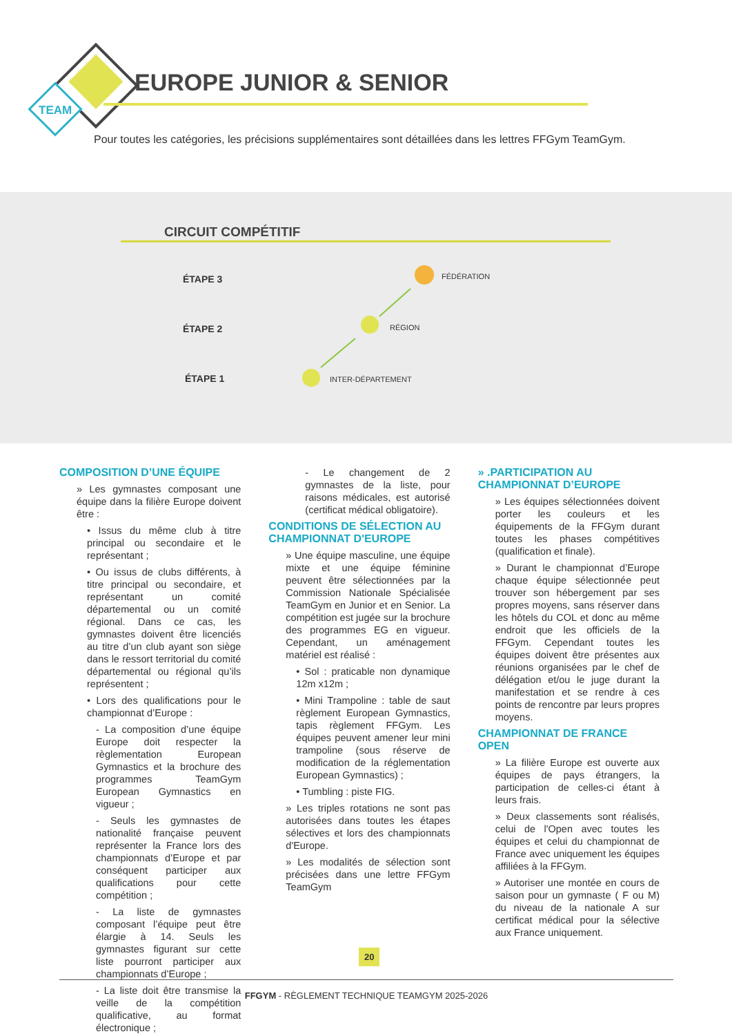TEAM
EUROPE JUNIOR & SENIOR
Pour toutes les catégories, les précisions supplémentaires sont détaillées dans les lettres FFGym TeamGym.
CIRCUIT COMPÉTITIF
ÉTAPE 3
ÉTAPE 2
ÉTAPE 1
FÉDÉRATION
RÉGION
INTER-DÉPARTEMENT
COMPOSITION D’UNE ÉQUIPE
» Les gymnastes composant une équipe dans la filière Europe doivent être :
• Issus du même club à titre principal ou secondaire et le représentant ;
• Ou issus de clubs différents, à titre principal ou secondaire, et représentant un comité départemental ou un comité régional. Dans ce cas, les gymnastes doivent être licenciés au titre d’un club ayant son siège dans le ressort territorial du comité départemental ou régional qu’ils représentent ;
• Lors des qualifications pour le championnat d’Europe :
- La composition d’une équipe Europe doit respecter la règlementation European Gymnastics et la brochure des programmes TeamGym European Gymnastics en vigueur ;
- Seuls les gymnastes de nationalité française peuvent représenter la France lors des championnats d’Europe et par conséquent participer aux qualifications pour cette compétition ;
- La liste de gymnastes composant l’équipe peut être élargie à 14. Seuls les gymnastes figurant sur cette liste pourront participer aux championnats d’Europe ;
- La liste doit être transmise la veille de la compétition qualificative, au format électronique ;
- Le changement de 2 gymnastes de la liste, pour raisons médicales, est autorisé (certificat médical obligatoire).
CONDITIONS DE SÉLECTION AU CHAMPIONNAT D'EUROPE
» Une équipe masculine, une équipe mixte et une équipe féminine peuvent être sélectionnées par la Commission Nationale Spécialisée TeamGym en Junior et en Senior. La compétition est jugée sur la brochure des programmes EG en vigueur. Cependant, un aménagement matériel est réalisé :
• Sol : praticable non dynamique 12m x12m ;
• Mini Trampoline : table de saut règlement European Gymnastics, tapis règlement FFGym. Les équipes peuvent amener leur mini trampoline (sous réserve de modification de la réglementation European Gymnastics) ;
• Tumbling : piste FIG.
» Les triples rotations ne sont pas autorisées dans toutes les étapes sélectives et lors des championnats d'Europe.
» Les modalités de sélection sont précisées dans une lettre FFGym TeamGym
» .PARTICIPATION AU CHAMPIONNAT D’EUROPE
» Les équipes sélectionnées doivent porter les couleurs et les équipements de la FFGym durant toutes les phases compétitives (qualification et finale).
» Durant le championnat d’Europe chaque équipe sélectionnée peut trouver son hébergement par ses propres moyens, sans réserver dans les hôtels du COL et donc au même endroit que les officiels de la FFGym. Cependant toutes les équipes doivent être présentes aux réunions organisées par le chef de délégation et/ou le juge durant la manifestation et se rendre à ces points de rencontre par leurs propres moyens.
CHAMPIONNAT DE FRANCE OPEN
» La filière Europe est ouverte aux équipes de pays étrangers, la participation de celles-ci étant à leurs frais.
» Deux classements sont réalisés, celui de l'Open avec toutes les équipes et celui du championnat de France avec uniquement les équipes affiliées à la FFGym.
» Autoriser une montée en cours de saison pour un gymnaste ( F ou M) du niveau de la nationale A sur certificat médical pour la sélective aux France uniquement.
20
FFGYM - RÈGLEMENT TECHNIQUE TEAMGYM 2025-2026